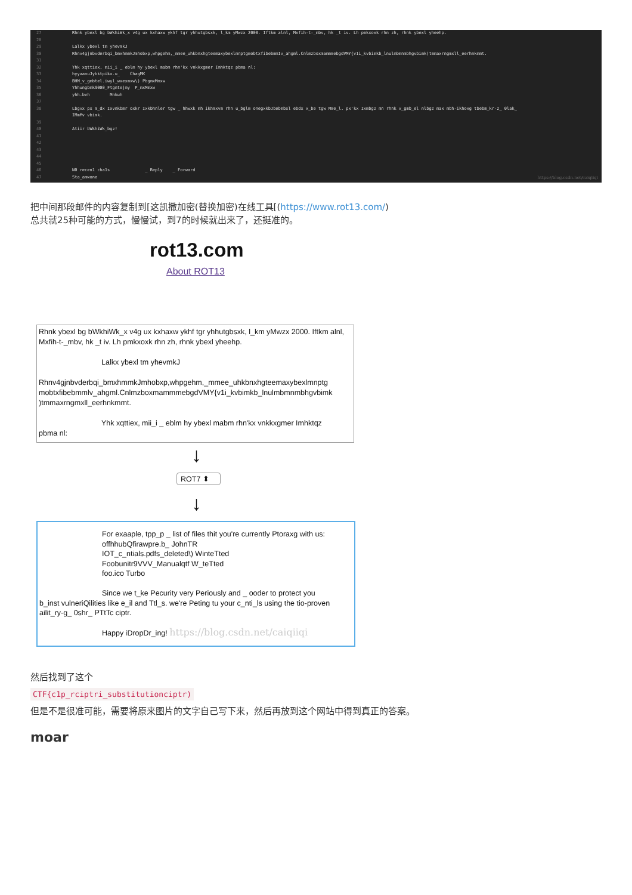27 Rhnk ybexl bg bWkhiWk_x v4g ux kxhaxw ykhf tgr yhhutgbsxk, l_km yMwzx 2000. Iftkm alnl, Mxfih-t-_mbv, hk _t iv. Lh pmkxoxk rhn zh, rhnk ybexl yheehp.
28
29 Lalkx ybexl tm yhevmkJ
30 Rhnv4gjnbvderbqi_bmxhmmkJmhobxp,whpgehm,_mmee_uhkbnxhgteemaxybexlmnptgmobtxfibebmmIv_ahgml.CnlmzboxmammmebgdVMY{v1i_kvbimkb_lnulmbmnmbhgvbimk)tmmaxrngmxll_eerhnkmmt.
31
32 Yhk xqttiex, mii_i _ eblm hy ybexl mabm rhn'kx vnkkxgmer Imhktqz pbma nl:
33 hyyaanuJybktpikx.u_ ChagMK
34 BHM_v_gmbtel.iwyl_wxexmxw\) PbgmxMmxw
35 Yhhungbmk9000_Ftgntejmy P_mxMmxw
36 yhh.bvh Mnkuh
37
38 Lbgvx px m_dx Ixvnkbmr oxkr Ixkbhnler tgw _ hhwxk mh ikhmxvm rhn u_bglm onegxkbJbebmbxl ebdx x_be tgw Mme_l. px'kx Ixmbgz mn rhnk v_gmb_el nlbgz max mbh-ikhoxg tbebm_kr-z_ 0lak_
IMmMv vbimk.
39
40 Atiir bWkhiWk_bgz!
41
42
43
44
45
46 N0 recen1 cha1s _ Reply _ Forward
47 Sta_amwone
https://blog.csdn.net/caiqiiqi
把中间那段邮件的内容复制到[这凯撒加密(替换加密)在线工具[(https://www.rot13.com/)
总共就25种可能的方式，慢慢试，到7的时候就出来了，还挺准的。
rot13.com
About ROT13
Rhnk ybexl bg bWkhiWk_x v4g ux kxhaxw ykhf tgr yhhutgbsxk, l_km yMwzx 2000. Iftkm alnl, Mxfih-t-_mbv, hk _t iv. Lh pmkxoxk rhn zh, rhnk ybexl yheehp.
Lalkx ybexl tm yhevmkJ
Rhnv4gjnbvderbqi_bmxhmmkJmhobxp,whpgehm,_mmee_uhkbnxhgteemaxybexlmnptg mobtxfibebmmlv_ahgml.CnlmzboxmammmebgdVMY{v1i_kvbimkb_lnulmbmnmbhgvbimk )tmmaxrngmxll_eerhnkmmt.
Yhk xqttiex, mii_i _ eblm hy ybexl mabm rhn'kx vnkkxgmer Imhktqz
pbma nl:
↓
ROT7 ⬍
↓
For exaaple, tpp_p _ list of files thit you're currently Ptoraxg with us:
offhhubQfirawpre.b_ JohnTR
IOT_c_ntials.pdfs_deleted\) WinteTted
Foobunitr9VVV_Manualqtf W_teTted
foo.ico Turbo
Since we t_ke Pecurity very Periously and _ ooder to protect you
b_inst vulneriQilities like e_il and Ttl_s. we're Peting tu your c_nti_ls using the tio-proven ailit_ry-g_ 0shr_ PTtTc ciptr.
Happy iDropDr_ing! https://blog.csdn.net/caiqiiqi
然后找到了这个
CTF{c1p_rciptri_substitutionciptr)
但是不是很准可能，需要将原来图片的文字自己写下来，然后再放到这个网站中得到真正的答案。
moar